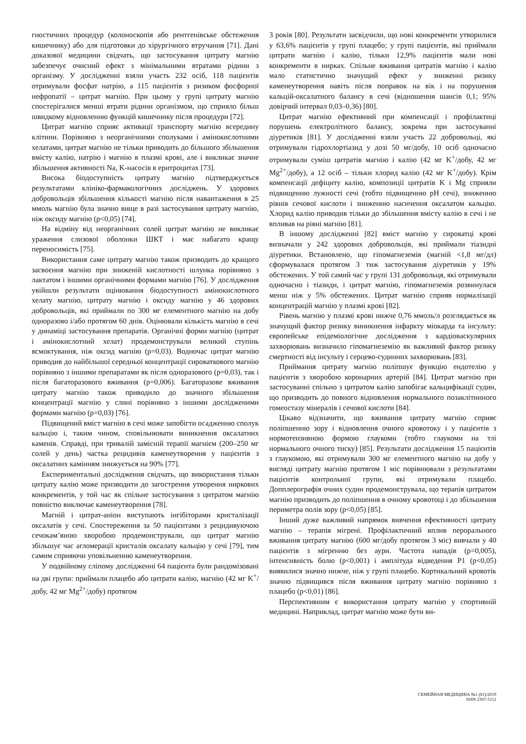гностичних процедур (колоноскопія або рентгенівське обстеження кишечнику) або для підготовки до хірургічного втручання [71]. Дані доказової медицини свідчать, що застосування цитрату магнію забезпечує очисний ефект з мінімальними втратами рідини з організму. У дослідженні взяли участь 232 осіб, 118 пацієнтів отримували фосфат натрію, а 115 пацієнтів з ризиком фосфорної нефропатії – цитрат магнію. При цьому у групі цитрату магнію спостерігалися менші втрати рідини організмом, що сприяло більш швидкому відновленню функцій кишечнику після процедури [72].
Цитрат магнію сприяє активації транспорту магнію всередину клітини. Порівняно з неорганічними сполуками і амінокислотними хелатами, цитрат магнію не тільки приводить до більшого збільшення вмісту калію, натрію і магнію в плазмі крові, але і викликає значне збільшення активності Na, K-насосів в еритроцитах [73].
Висока біодоступність цитрату магнію підтверджується результатами клініко-фармакологічних досліджень. У здорових добровольців збільшення кількості магнію після навантаження в 25 ммоль магнію була значно вище в разі застосування цитрату магнію, ніж оксиду магнію (p<0,05) [74].
На відміну від неорганічних солей цитрат магнію не викликає ураження слизової оболонки ШКТ і має набагато кращу переносимість [75].
Використання саме цитрату магнію також призводить до кращого засвоєння магнію при зниженій кислотності шлунка порівняно з лактатом і іншими органічними формами магнію [76]. У дослідження увійшли результати оцінювання біодоступності амінокислотного хелату магнію, цитрату магнію і оксиду магнію у 46 здорових добровольців, які приймали по 300 мг елементного магнію на добу одноразово і/або протягом 60 днів. Оцінювали кількість магнію в сечі у динаміці застосування препаратів. Органічні форми магнію (цитрат і амінокислотний хелат) продемонстрували великий ступінь всмоктування, ніж оксид магнію (p=0,03). Водночас цитрат магнію приводив до найбільшої середньої концентрації сироваткового магнію порівняно з іншими препаратами як після одноразового (p=0,03), так і після багаторазового вживання (p=0,006). Багаторазове вживання цитрату магнію також приводило до значного збільшення концентрації магнію у слині порівняно з іншими дослідженими формами магнію (p=0,03) [76].
Підвищений вміст магнію в сечі може запобігти осадженню сполук кальцію і, таким чином, сповільнювати виникнення оксалатних каменів. Справді, при тривалій замісній терапії магнієм (200–250 мг солей у день) частка рецидивів каменеутворення у пацієнтів з оксалатних камінням знижується на 90% [77].
Експериментальні дослідження свідчать, що використання тільки цитрату калію може призводити до загострення утворення ниркових конкрементів, у той час як спільне застосування з цитратом магнію повністю виключає каменеутворення [78].
Магній і цитрат-аніон виступають інгібіторами кристалізації оксалатів у сечі. Спостереження за 50 пацієнтами з рецидивуючою сечокам’яною хворобою продемонстрували, що цитрат магнію збільшує час агломерації кристалів оксалату кальцію у сечі [79], тим самим сприяючи уповільненню каменеутворення.
У подвійному сліпому дослідженні 64 пацієнта були рандомізовані на дві групи: приймали плацебо або цитрати калію, магнію (42 мг K<sup>+</sup>/добу, 42 мг Mg<sup>2+</sup>/добу) протягом
3 років [80]. Результати засвідчили, що нові конкременти утворилися у 63,6% пацієнтів у групі плацебо; у групі пацієнтів, які приймали цитрати магнію і калію, тільки 12,9% пацієнтів мали нові конкременти в нирках. Спільне вживання цитратів магнію і калію мало статистично значущий ефект у зниженні ризику каменеутворення навіть після поправок на вік і на порушення кальцій-оксалатного балансу в сечі (відношення шансів 0,1; 95% довірчий інтервал 0,03–0,36) [80].
Цитрат магнію ефективний при компенсації і профілактиці порушень електролітного балансу, зокрема при застосуванні діуретиків [81]. У дослідженні взяли участь 22 добровольці, які отримували гідрохлортіазид у дозі 50 мг/добу, 10 осіб одночасно отримували суміш цитратів магнію і калію (42 мг K<sup>+</sup>/добу, 42 мг Mg<sup>2+</sup>/добу), а 12 осіб – тільки хлорид калію (42 мг K<sup>+</sup>/добу). Крім компенсації дефіциту калію, композиції цитратів K і Mg сприяли підвищенню лужності сечі (тобто підвищенню pH сечі), зниженню рівнів сечової кислоти і зниженню насичення оксалатом кальцію. Хлорид калію приводив тільки до збільшення вмісту калію в сечі і не впливав на рівні магнію [81].
В іншому дослідженні [82] вміст магнію у сироватці крові визначали у 242 здорових добровольців, які приймали тіазидні діуретики. Встановлено, що гіпомагнеземія (магній <1,8 мг/дл) сформувалася протягом 3 тиж застосування діуретиків у 19% обстежених. У той самий час у групі 131 добровольця, які отримували одночасно і тіазиди, і цитрат магнію, гіпомагнеземія розвинулася менш ніж у 5% обстежених. Цитрат магнію сприяв нормалізації концентрацій магнію у плазмі крові [82].
Рівень магнію у плазмі крові нижче 0,76 ммоль/л розглядається як значущий фактор ризику виникнення інфаркту міокарда та інсульту: європейське епідеміологічне дослідження з кардіоваскулярних захворювань визначило гіпомагнеземію як важливий фактор ризику смертності від інсульту і серцево-судинних захворювань [83].
Приймання цитрату магнію поліпшує функцію ендотелію у пацієнтів з хворобою коронарних артерій [84]. Цитрат магнію при застосуванні спільно з цитратом калію запобігає кальцифікації судин, що призводить до повного відновлення нормального позаклітинного гомеостазу мінералів і сечової кислоти [84].
Цікаво відзначити, що вживання цитрату магнію сприяє поліпшенню зору і відновлення очного кровотоку і у пацієнтів з нормотензивною формою глаукоми (тобто глаукоми на тлі нормального очного тиску) [85]. Результати дослідження 15 пацієнтів з глаукомою, які отримували 300 мг елементного магнію на добу у вигляді цитрату магнію протягом 1 міс порівнювали з результатами пацієнтів контрольної групи, які отримували плацебо. Допплерографія очних судин продемонструвала, що терапія цитратом магнію призводить до поліпшення в очному кровотоці і до збільшення периметра полів зору (p<0,05) [85].
Інший дуже важливий напрямок вивчення ефективності цитрату магнію – терапія мігрені. Профілактичний вплив перорального вживання цитрату магнію (600 мг/добу протягом 3 міс) вивчали у 40 пацієнтів з мігренню без аури. Частота нападів (p=0,005), інтенсивність болю (p<0,001) і амплітуда відведення P1 (p<0,05) виявилися значно нижче, ніж у групі плацебо. Кортикальний кровотік значно підвищився після вживання цитрату магнію порівняно з плацебо (p<0,01) [86].
Перспективним є використання цитрату магнію у спортивній медицині. Наприклад, цитрат магнію може бути ви-
СЕМЕЙНАЯ МЕДИЦИНА №1 (81)/2019
ISSN 2307-5112